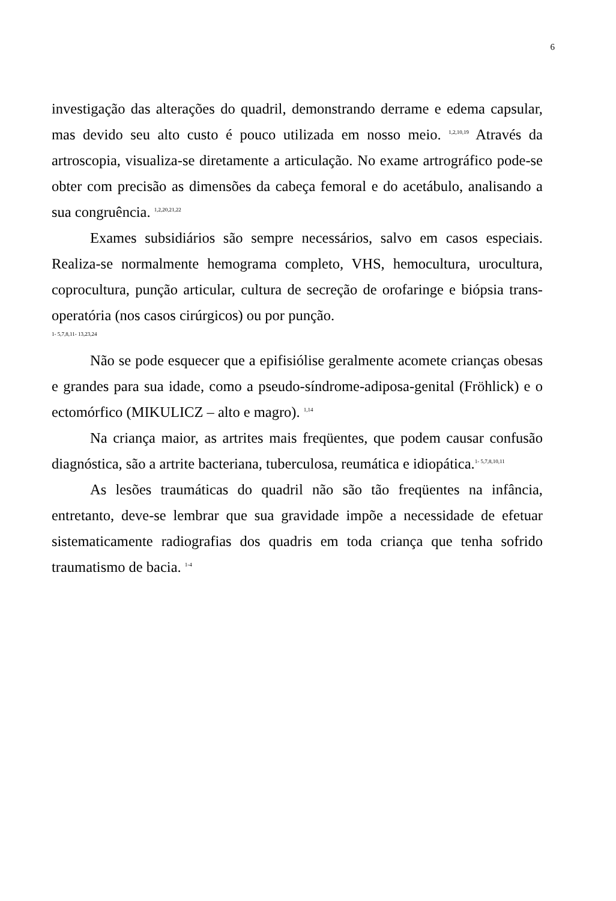6
investigação das alterações do quadril, demonstrando derrame e edema capsular, mas devido seu alto custo é pouco utilizada em nosso meio. <sup>1,2,10,19</sup> Através da artroscopia, visualiza-se diretamente a articulação. No exame artrográfico pode-se obter com precisão as dimensões da cabeça femoral e do acetábulo, analisando a sua congruência. <sup>1,2,20,21,22</sup>
Exames subsidiários são sempre necessários, salvo em casos especiais. Realiza-se normalmente hemograma completo, VHS, hemocultura, urocultura, coprocultura, punção articular, cultura de secreção de orofaringe e biópsia trans-operatória (nos casos cirúrgicos) ou por punção.
1- 5,7,8,11- 13,23,24
Não se pode esquecer que a epifisiólise geralmente acomete crianças obesas e grandes para sua idade, como a pseudo-síndrome-adiposa-genital (Fröhlick) e o ectomórfico (MIKULICZ – alto e magro). <sup>1,14</sup>
Na criança maior, as artrites mais freqüentes, que podem causar confusão diagnóstica, são a artrite bacteriana, tuberculosa, reumática e idiopática.<sup>1- 5,7,8,10,11</sup>
As lesões traumáticas do quadril não são tão freqüentes na infância, entretanto, deve-se lembrar que sua gravidade impõe a necessidade de efetuar sistematicamente radiografias dos quadris em toda criança que tenha sofrido traumatismo de bacia. <sup>1-4</sup>